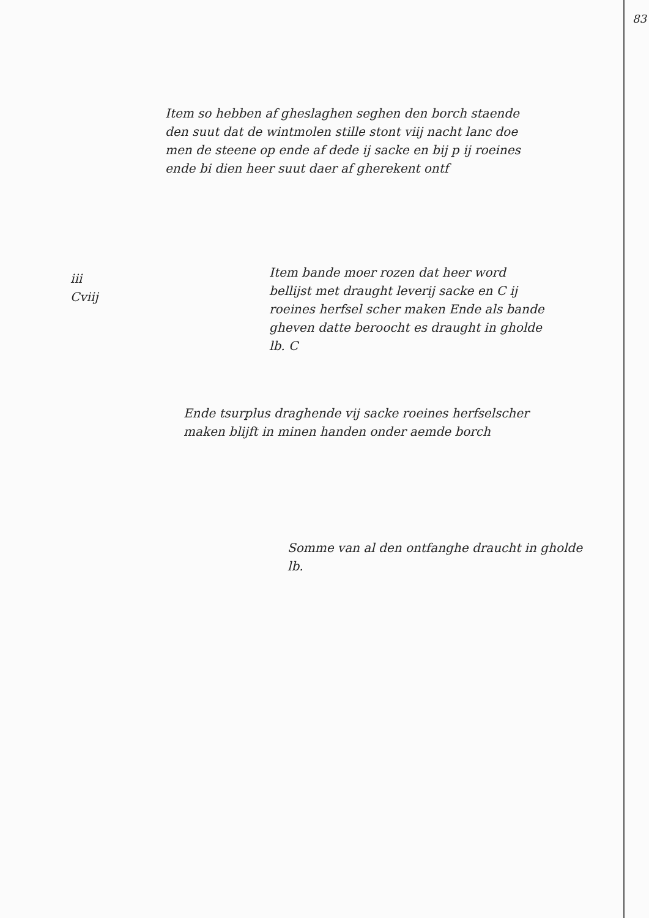83
Item so hebben af gheslaghen seghen den borch staende den suut dat de wintmolen stille stont viij nacht lanc doe men de steene op ende af dede ij sacke en bij p ij roeines ende bi dien heer suut daer af gherekent ontf
iii
Cviij
Item bande moer rozen dat heer word bellijst met draught leverij sacke en C ij roeines herfsel scher maken Ende als bande gheven datte beroocht es draught in gholde lb. C
Ende tsurplus draghende vij sacke roeines herfselscher maken blijft in minen handen onder aemde borch
Somme van al den ontfanghe draucht in gholde lb.